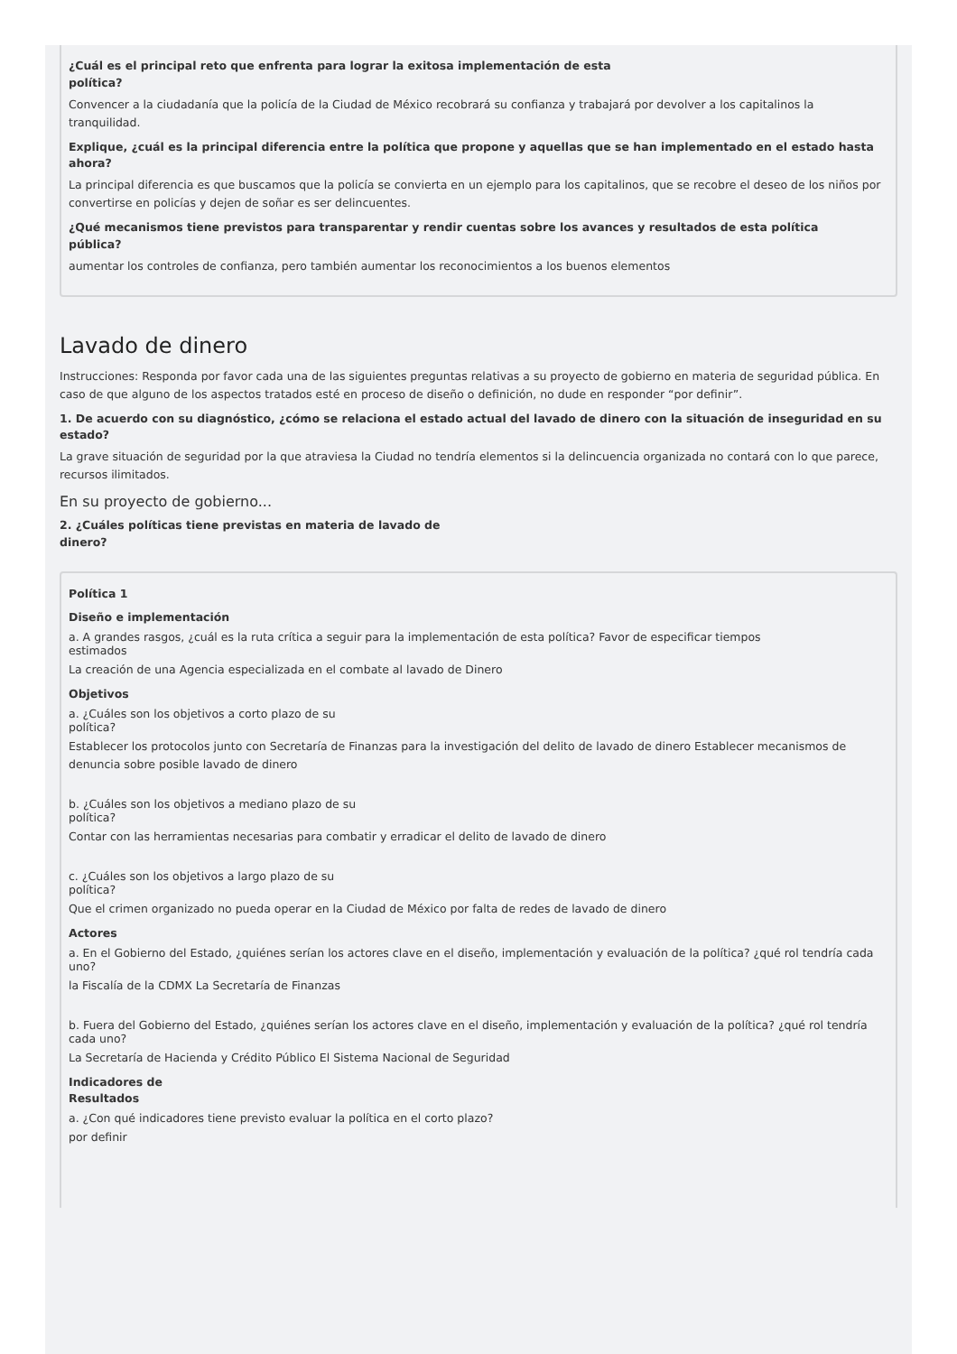¿Cuál es el principal reto que enfrenta para lograr la exitosa implementación de esta
política?
Convencer a la ciudadanía que la policía de la Ciudad de México recobrará su confianza y trabajará por devolver a los capitalinos la tranquilidad.
Explique, ¿cuál es la principal diferencia entre la política que propone y aquellas que se han implementado en el estado hasta
ahora?
La principal diferencia es que buscamos que la policía se convierta en un ejemplo para los capitalinos, que se recobre el deseo de los niños por convertirse en policías y dejen de soñar es ser delincuentes.
¿Qué mecanismos tiene previstos para transparentar y rendir cuentas sobre los avances y resultados de esta política
pública?
aumentar los controles de confianza, pero también aumentar los reconocimientos a los buenos elementos
Lavado de dinero
Instrucciones: Responda por favor cada una de las siguientes preguntas relativas a su proyecto de gobierno en materia de seguridad pública. En caso de que alguno de los aspectos tratados esté en proceso de diseño o definición, no dude en responder “por definir”.
1. De acuerdo con su diagnóstico, ¿cómo se relaciona el estado actual del lavado de dinero con la situación de inseguridad en su
estado?
La grave situación de seguridad por la que atraviesa la Ciudad no tendría elementos si la delincuencia organizada no contará con lo que parece, recursos ilimitados.
En su proyecto de gobierno...
2. ¿Cuáles políticas tiene previstas en materia de lavado de
dinero?
Política 1
Diseño e implementación
a. A grandes rasgos, ¿cuál es la ruta crítica a seguir para la implementación de esta política? Favor de especificar tiempos
estimados
La creación de una Agencia especializada en el combate al lavado de Dinero
Objetivos
a. ¿Cuáles son los objetivos a corto plazo de su
política?
Establecer los protocolos junto con Secretaría de Finanzas para la investigación del delito de lavado de dinero Establecer mecanismos de denuncia sobre posible lavado de dinero
b. ¿Cuáles son los objetivos a mediano plazo de su
política?
Contar con las herramientas necesarias para combatir y erradicar el delito de lavado de dinero
c. ¿Cuáles son los objetivos a largo plazo de su
política?
Que el crimen organizado no pueda operar en la Ciudad de México por falta de redes de lavado de dinero
Actores
a. En el Gobierno del Estado, ¿quiénes serían los actores clave en el diseño, implementación y evaluación de la política? ¿qué rol tendría cada uno?
la Fiscalía de la CDMX La Secretaría de Finanzas
b. Fuera del Gobierno del Estado, ¿quiénes serían los actores clave en el diseño, implementación y evaluación de la política? ¿qué rol tendría cada uno?
La Secretaría de Hacienda y Crédito Público El Sistema Nacional de Seguridad
Indicadores de
Resultados
a. ¿Con qué indicadores tiene previsto evaluar la política en el corto plazo?
por definir